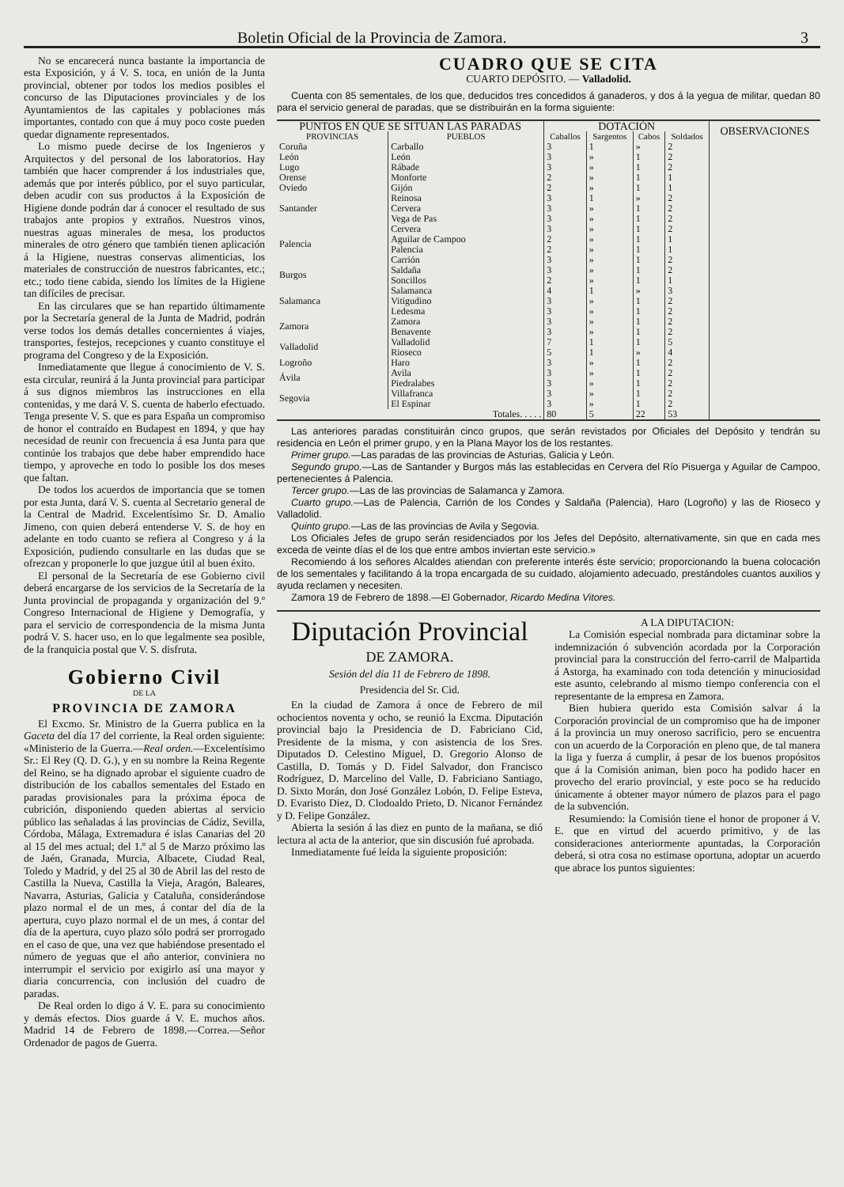Boletin Oficial de la Provincia de Zamora. 3
No se encarecerá nunca bastante la importancia de esta Exposición, y á V. S. toca, en unión de la Junta provincial, obtener por todos los medios posibles el concurso de las Diputaciones provinciales y de los Ayuntamientos de las capitales y poblaciones más importantes, contado con que á muy poco coste pueden quedar dignamente representados.
Lo mismo puede decirse de los Ingenieros y Arquitectos y del personal de los laboratorios. Hay también que hacer comprender á los industriales que, además que por interés público, por el suyo particular, deben acudir con sus productos á la Exposición de Higiene donde podrán dar á conocer el resultado de sus trabajos ante propios y extraños. Nuestros vinos, nuestras aguas minerales de mesa, los productos minerales de otro género que también tienen aplicación á la Higiene, nuestras conservas alimenticias, los materiales de construcción de nuestros fabricantes, etc.; etc.; todo tiene cabida, siendo los límites de la Higiene tan difíciles de precisar.
En las circulares que se han repartido últimamente por la Secretaría general de la Junta de Madrid, podrán verse todos los demás detalles concernientes á viajes, transportes, festejos, recepciones y cuanto constituye el programa del Congreso y de la Exposición.
Inmediatamente que llegue á conocimiento de V. S. esta circular, reunirá á la Junta provincial para participar á sus dignos miembros las instrucciones en ella contenidas, y me dará V. S. cuenta de haberlo efectuado. Tenga presente V. S. que es para España un compromiso de honor el contraído en Budapest en 1894, y que hay necesidad de reunir con frecuencia á esa Junta para que continúe los trabajos que debe haber emprendido hace tiempo, y aproveche en todo lo posible los dos meses que faltan.
De todos los acuerdos de importancia que se tomen por esta Junta, dará V. S. cuenta al Secretario general de la Central de Madrid. Excelentísimo Sr. D. Amalio Jimeno, con quien deberá entenderse V. S. de hoy en adelante en todo cuanto se refiera al Congreso y á la Exposición, pudiendo consultarle en las dudas que se ofrezcan y proponerle lo que juzgue útil al buen éxito.
El personal de la Secretaría de ese Gobierno civil deberá encargarse de los servicios de la Secretaría de la Junta provincial de propaganda y organización del 9.º Congreso Internacional de Higiene y Demografía, y para el servicio de correspondencia de la misma Junta podrá V. S. hacer uso, en lo que legalmente sea posible, de la franquicia postal que V. S. disfruta.
Gobierno Civil
DE LA
PROVINCIA DE ZAMORA
El Excmo. Sr. Ministro de la Guerra publica en la Gaceta del día 17 del corriente, la Real orden siguiente: «Ministerio de la Guerra.—Real orden.—Excelentísimo Sr.: El Rey (Q. D. G.), y en su nombre la Reina Regente del Reino, se ha dignado aprobar el siguiente cuadro de distribución de los caballos sementales del Estado en paradas provisionales para la próxima época de cubrición, disponiendo queden abiertas al servicio público las señaladas á las provincias de Cádiz, Sevilla, Córdoba, Málaga, Extremadura é islas Canarias del 20 al 15 del mes actual; del 1.º al 5 de Marzo próximo las de Jaén, Granada, Murcia, Albacete, Ciudad Real, Toledo y Madrid, y del 25 al 30 de Abril las del resto de Castilla la Nueva, Castilla la Vieja, Aragón, Baleares, Navarra, Asturias, Galicia y Cataluña, considerándose plazo normal el de un mes, á contar del día de la apertura, cuyo plazo normal el de un mes, á contar del día de la apertura, cuyo plazo sólo podrá ser prorrogado en el caso de que, una vez que habiéndose presentado el número de yeguas que el año anterior, conviniera no interrumpir el servicio por exigirlo así una mayor y diaria concurrencia, con inclusión del cuadro de paradas.
De Real orden lo digo á V. E. para su conocimiento y demás efectos. Dios guarde á V. E. muchos años. Madrid 14 de Febrero de 1898.—Correa.—Señor Ordenador de pagos de Guerra.
CUADRO QUE SE CITA
CUARTO DEPÓSITO. — Valladolid.
Cuenta con 85 sementales, de los que, deducidos tres concedidos á ganaderos, y dos á la yegua de militar, quedan 80 para el servicio general de paradas, que se distribuirán en la forma siguiente:
| PUNTOS EN QUE SE SITUAN LAS PARADAS | | DOTACIÓN | | | | OBSERVACIONES |
| --- | --- | --- | --- | --- | --- | --- |
| PROVINCIAS | PUEBLOS | Caballos | Sargentos | Cabos | Soldados | |
| Coruña | Carballo | 3 | 1 | » | 2 | |
| León | León | 3 | » | 1 | 2 | |
| Lugo | Rábade | 3 | » | 1 | 2 | |
| Orense | Monforte | 2 | » | 1 | 1 | |
| Oviedo | Gijón | 2 | » | 1 | 1 | |
| Santander | Reinosa | 3 | 1 | » | 2 | |
| | Cervera | 3 | » | 1 | 2 | |
| | Vega de Pas | 3 | » | 1 | 2 | |
| Palencia | Cervera | 3 | » | 1 | 2 | |
| | Aguilar de Campoo | 2 | » | 1 | 1 | |
| | Palencia | 2 | » | 1 | 1 | |
| | Carrión | 3 | » | 1 | 2 | |
| Burgos | Saldaña | 3 | » | 1 | 2 | |
| | Soncillos | 2 | » | 1 | 1 | |
| Salamanca | Salamanca | 4 | 1 | » | 3 | |
| | Vitigudino | 3 | » | 1 | 2 | |
| | Ledesma | 3 | » | 1 | 2 | |
| Zamora | Zamora | 3 | » | 1 | 2 | |
| | Benavente | 3 | » | 1 | 2 | |
| Valladolid | Valladolid | 7 | 1 | 1 | 5 | |
| | Rioseco | 5 | 1 | » | 4 | |
| Logroño | Haro | 3 | » | 1 | 2 | |
| Ávila | Avila | 3 | » | 1 | 2 | |
| | Piedralabes | 3 | » | 1 | 2 | |
| Segovia | Villafranca | 3 | » | 1 | 2 | |
| | El Espinar | 3 | » | 1 | 2 | |
| Totales. . . . . | | 80 | 5 | 22 | 53 | |
Las anteriores paradas constituirán cinco grupos, que serán revistados por Oficiales del Depósito y tendrán su residencia en León el primer grupo, y en la Plana Mayor los de los restantes.
Primer grupo.—Las paradas de las provincias de Asturias, Galicia y León.
Segundo grupo.—Las de Santander y Burgos más las establecidas en Cervera del Río Pisuerga y Aguilar de Campoo, pertenecientes á Palencia.
Tercer grupo.—Las de las provincias de Salamanca y Zamora.
Cuarto grupo.—Las de Palencia, Carrión de los Condes y Saldaña (Palencia), Haro (Logroño) y las de Rioseco y Valladolid.
Quinto grupo.—Las de las provincias de Avila y Segovia.
Los Oficiales Jefes de grupo serán residenciados por los Jefes del Depósito, alternativamente, sin que en cada mes exceda de veinte días el de los que entre ambos inviertan este servicio.»
Recomiendo á los señores Alcaldes atiendan con preferente interés éste servicio; proporcionando la buena colocación de los sementales y facilitando á la tropa encargada de su cuidado, alojamiento adecuado, prestándoles cuantos auxilios y ayuda reclamen y necesiten.
Zamora 19 de Febrero de 1898.—El Gobernador, Ricardo Medina Vitores.
Diputación Provincial
DE ZAMORA.
Sesión del día 11 de Febrero de 1898.
Presidencia del Sr. Cid.
En la ciudad de Zamora á once de Febrero de mil ochocientos noventa y ocho, se reunió la Excma. Diputación provincial bajo la Presidencia de D. Fabriciano Cid, Presidente de la misma, y con asistencia de los Sres. Diputados D. Celestino Miguel, D. Gregorio Alonso de Castilla, D. Tomás y D. Fidel Salvador, don Francisco Rodríguez, D. Marcelino del Valle, D. Fabriciano Santiago, D. Sixto Morán, don José González Lobón, D. Felipe Esteva, D. Evaristo Diez, D. Clodoaldo Prieto, D. Nicanor Fernández y D. Felipe González.
Abierta la sesión á las diez en punto de la mañana, se dió lectura al acta de la anterior, que sin discusión fué aprobada.
Inmediatamente fué leída la siguiente proposición:
A LA DIPUTACION:
La Comisión especial nombrada para dictaminar sobre la indemnización ó subvención acordada por la Corporación provincial para la construcción del ferro-carril de Malpartida á Astorga, ha examinado con toda detención y minuciosidad este asunto, celebrando al mismo tiempo conferencia con el representante de la empresa en Zamora.
Bien hubiera querido esta Comisión salvar á la Corporación provincial de un compromiso que ha de imponer á la provincia un muy oneroso sacrificio, pero se encuentra con un acuerdo de la Corporación en pleno que, de tal manera la liga y fuerza á cumplir, á pesar de los buenos propósitos que á la Comisión animan, bien poco ha podido hacer en provecho del erario provincial, y este poco se ha reducido únicamente á obtener mayor número de plazos para el pago de la subvención.
Resumiendo: la Comisión tiene el honor de proponer á V. E. que en virtud del acuerdo primitivo, y de las consideraciones anteriormente apuntadas, la Corporación deberá, si otra cosa no estimase oportuna, adoptar un acuerdo que abrace los puntos siguientes: